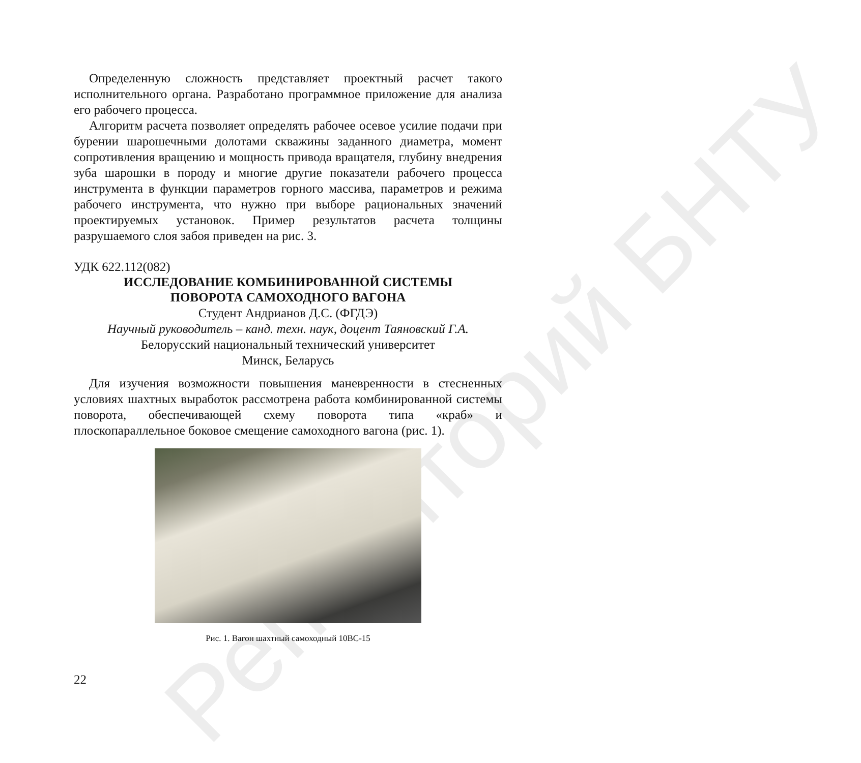Репозиторий БНТУ
Определенную сложность представляет проектный расчет такого исполнительного органа. Разработано программное приложение для анализа его рабочего процесса.
Алгоритм расчета позволяет определять рабочее осевое усилие подачи при бурении шарошечными долотами скважины заданного диаметра, момент сопротивления вращению и мощность привода вращателя, глубину внедрения зуба шарошки в породу и многие другие показатели рабочего процесса инструмента в функции параметров горного массива, параметров и режима рабочего инструмента, что нужно при выборе рациональных значений проектируемых установок. Пример результатов расчета толщины разрушаемого слоя забоя приведен на рис. 3.
УДК 622.112(082)
ИССЛЕДОВАНИЕ КОМБИНИРОВАННОЙ СИСТЕМЫ
ПОВОРОТА САМОХОДНОГО ВАГОНА
Студент Андрианов Д.С. (ФГДЭ)
Научный руководитель – канд. техн. наук, доцент Таяновский Г.А.
Белорусский национальный технический университет
Минск, Беларусь
Для изучения возможности повышения маневренности в стесненных условиях шахтных выработок рассмотрена работа комбинированной системы поворота, обеспечивающей схему поворота типа «краб» и плоскопараллельное боковое смещение самоходного вагона (рис. 1).
Рис. 1. Вагон шахтный самоходный 10ВС-15
22